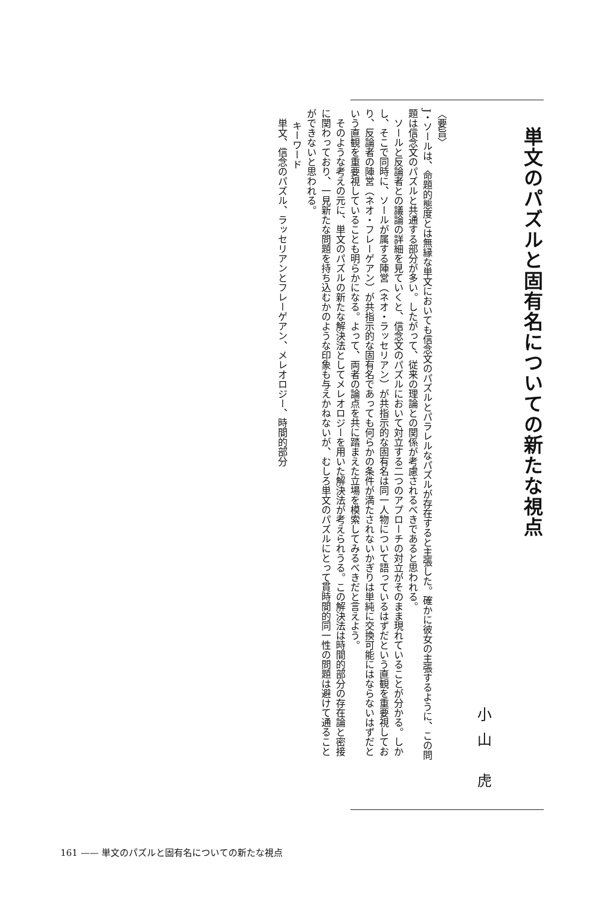単文のパズルと固有名についての新たな視点
小山 虎
〈要旨〉
J・ソールは、命題的態度とは無縁な単文においても信念文のパズルとパラレルなパズルが存在すると主張した。確かに彼女の主張するように、この問題は信念文のパズルと共通する部分が多い。したがって、従来の理論との関係が考慮されるべきであると思われる。
　ソールと反論者との議論の詳細を見ていくと、信念文のパズルにおいて対立する二つのアプローチの対立がそのまま現れていることが分かる。しかし、そこで同時に、ソールが属する陣営（ネオ・ラッセリアン）が共指示的な固有名は同一人物について語っているはずだという直観を重要視しており、反論者の陣営（ネオ・フレーゲアン）が共指示的な固有名であっても何らかの条件が満たされないかぎりは単純に交換可能にはならないはずだという直観を重要視していることも明らかになる。よって、両者の論点を共に踏まえた立場を模索してみるべきだと言えよう。
　そのような考えの元に、単文のパズルの新たな解決法としてメレオロジーを用いた解決法が考えられうる。この解決法は時間的部分の存在論と密接に関わっており、一見新たな問題を持ち込むかのような印象も与えかねないが、むしろ単文のパズルにとって貫時間的同一性の問題は避けて通ることができないと思われる。
キーワード
　単文、信念のパズル、ラッセリアンとフレーゲアン、メレオロジー、時間的部分
161 —— 単文のパズルと固有名についての新たな視点